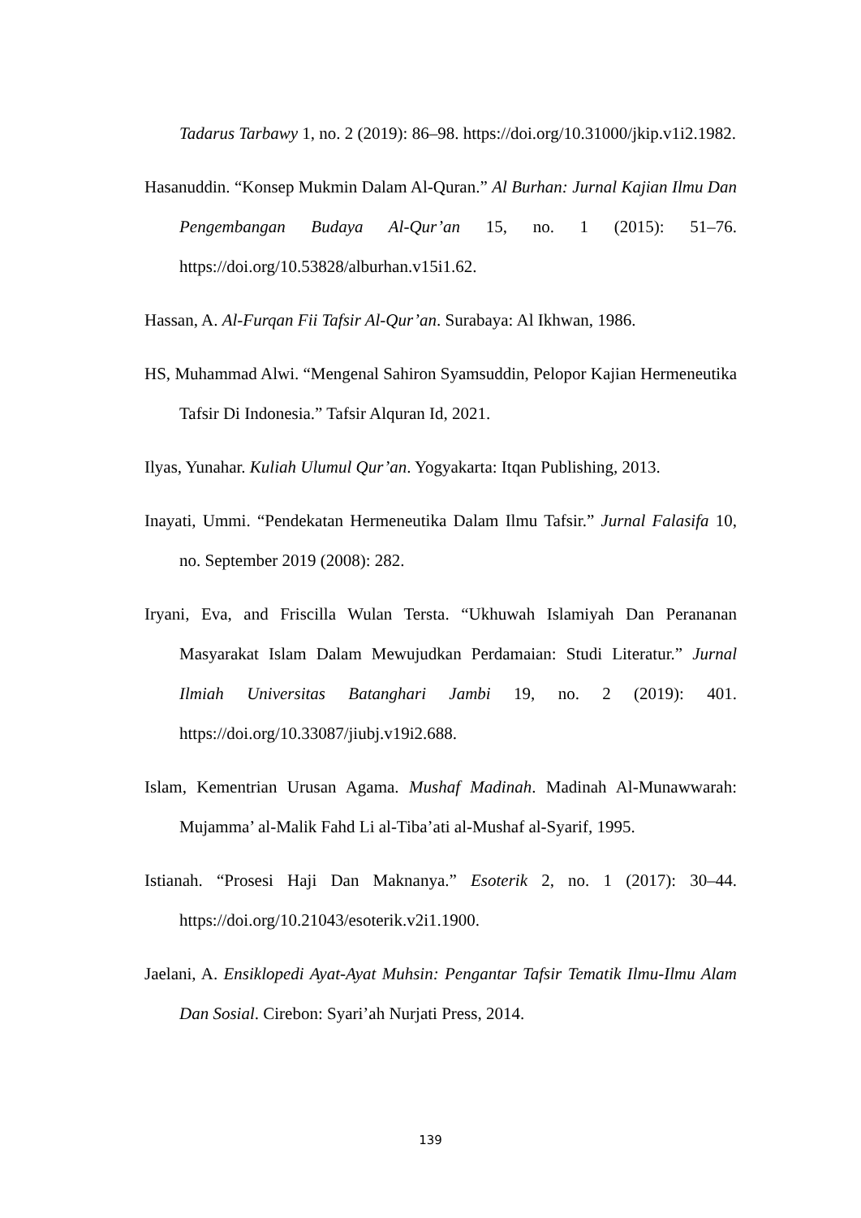Tadarus Tarbawy 1, no. 2 (2019): 86–98. https://doi.org/10.31000/jkip.v1i2.1982.
Hasanuddin. “Konsep Mukmin Dalam Al-Quran.” Al Burhan: Jurnal Kajian Ilmu Dan Pengembangan Budaya Al-Qur’an 15, no. 1 (2015): 51–76. https://doi.org/10.53828/alburhan.v15i1.62.
Hassan, A. Al-Furqan Fii Tafsir Al-Qur’an. Surabaya: Al Ikhwan, 1986.
HS, Muhammad Alwi. “Mengenal Sahiron Syamsuddin, Pelopor Kajian Hermeneutika Tafsir Di Indonesia.” Tafsir Alquran Id, 2021.
Ilyas, Yunahar. Kuliah Ulumul Qur’an. Yogyakarta: Itqan Publishing, 2013.
Inayati, Ummi. “Pendekatan Hermeneutika Dalam Ilmu Tafsir.” Jurnal Falasifa 10, no. September 2019 (2008): 282.
Iryani, Eva, and Friscilla Wulan Tersta. “Ukhuwah Islamiyah Dan Perananan Masyarakat Islam Dalam Mewujudkan Perdamaian: Studi Literatur.” Jurnal Ilmiah Universitas Batanghari Jambi 19, no. 2 (2019): 401. https://doi.org/10.33087/jiubj.v19i2.688.
Islam, Kementrian Urusan Agama. Mushaf Madinah. Madinah Al-Munawwarah: Mujamma’ al-Malik Fahd Li al-Tiba’ati al-Mushaf al-Syarif, 1995.
Istianah. “Prosesi Haji Dan Maknanya.” Esoterik 2, no. 1 (2017): 30–44. https://doi.org/10.21043/esoterik.v2i1.1900.
Jaelani, A. Ensiklopedi Ayat-Ayat Muhsin: Pengantar Tafsir Tematik Ilmu-Ilmu Alam Dan Sosial. Cirebon: Syari’ah Nurjati Press, 2014.
139